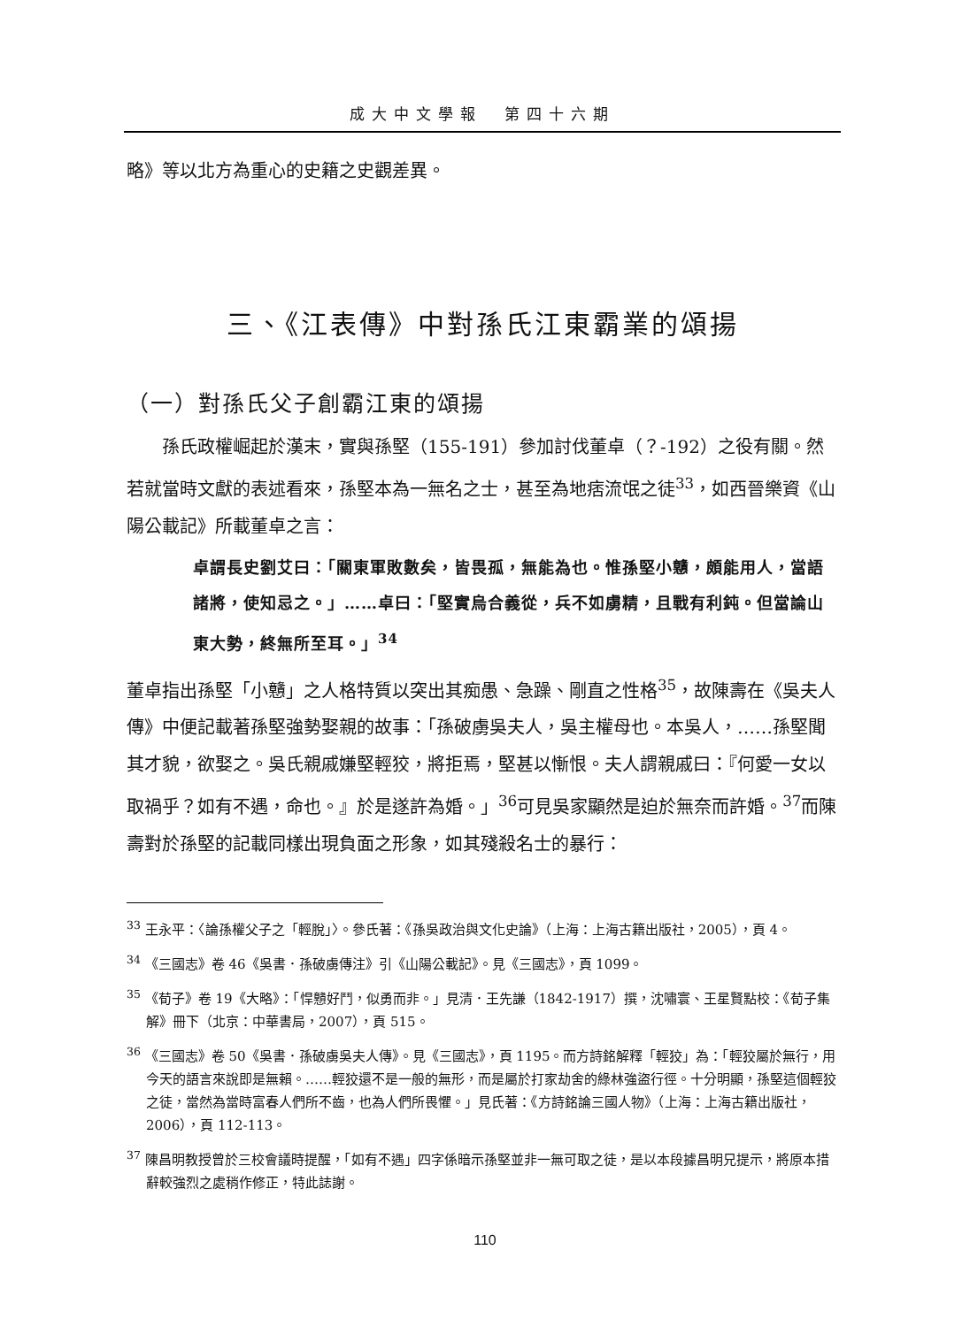成大中文學報　第四十六期
略》等以北方為重心的史籍之史觀差異。
三、《江表傳》中對孫氏江東霸業的頌揚
（一）對孫氏父子創霸江東的頌揚
　　孫氏政權崛起於漢末，實與孫堅（155-191）參加討伐董卓（？-192）之役有關。然若就當時文獻的表述看來，孫堅本為一無名之士，甚至為地痞流氓之徒<sup>33</sup>，如西晉樂資《山陽公載記》所載董卓之言：
卓謂長史劉艾曰：「關東軍敗數矣，皆畏孤，無能為也。惟孫堅小戇，頗能用人，當語諸將，使知忌之。」……卓曰：「堅實烏合義從，兵不如虜精，且戰有利鈍。但當論山東大勢，終無所至耳。」<sup>34</sup>
董卓指出孫堅「小戇」之人格特質以突出其痴愚、急躁、剛直之性格<sup>35</sup>，故陳壽在《吳夫人傳》中便記載著孫堅強勢娶親的故事：「孫破虜吳夫人，吳主權母也。本吳人，……孫堅聞其才貌，欲娶之。吳氏親戚嫌堅輕狡，將拒焉，堅甚以慚恨。夫人謂親戚曰：『何愛一女以取禍乎？如有不遇，命也。』於是遂許為婚。」<sup>36</sup>可見吳家顯然是迫於無奈而許婚。<sup>37</sup>而陳壽對於孫堅的記載同樣出現負面之形象，如其殘殺名士的暴行：
<sup>33</sup> 王永平：〈論孫權父子之「輕脫」〉。參氏著：《孫吳政治與文化史論》（上海：上海古籍出版社，2005），頁 4。
<sup>34</sup> 《三國志》卷 46《吳書．孫破虜傳注》引《山陽公載記》。見《三國志》，頁 1099。
<sup>35</sup> 《荀子》卷 19《大略》：「悍戇好鬥，似勇而非。」見清．王先謙（1842-1917）撰，沈嘯寰、王星賢點校：《荀子集解》冊下（北京：中華書局，2007），頁 515。
<sup>36</sup> 《三國志》卷 50《吳書．孫破虜吳夫人傳》。見《三國志》，頁 1195。而方詩銘解釋「輕狡」為：「輕狡屬於無行，用今天的語言來說即是無賴。……輕狡還不是一般的無形，而是屬於打家劫舍的綠林強盜行徑。十分明顯，孫堅這個輕狡之徒，當然為當時富春人們所不齒，也為人們所畏懼。」見氏著：《方詩銘論三國人物》（上海：上海古籍出版社，2006），頁 112-113。
<sup>37</sup> 陳昌明教授曾於三校會議時提醒，「如有不遇」四字係暗示孫堅並非一無可取之徒，是以本段據昌明兄提示，將原本措辭較強烈之處稍作修正，特此誌謝。
110